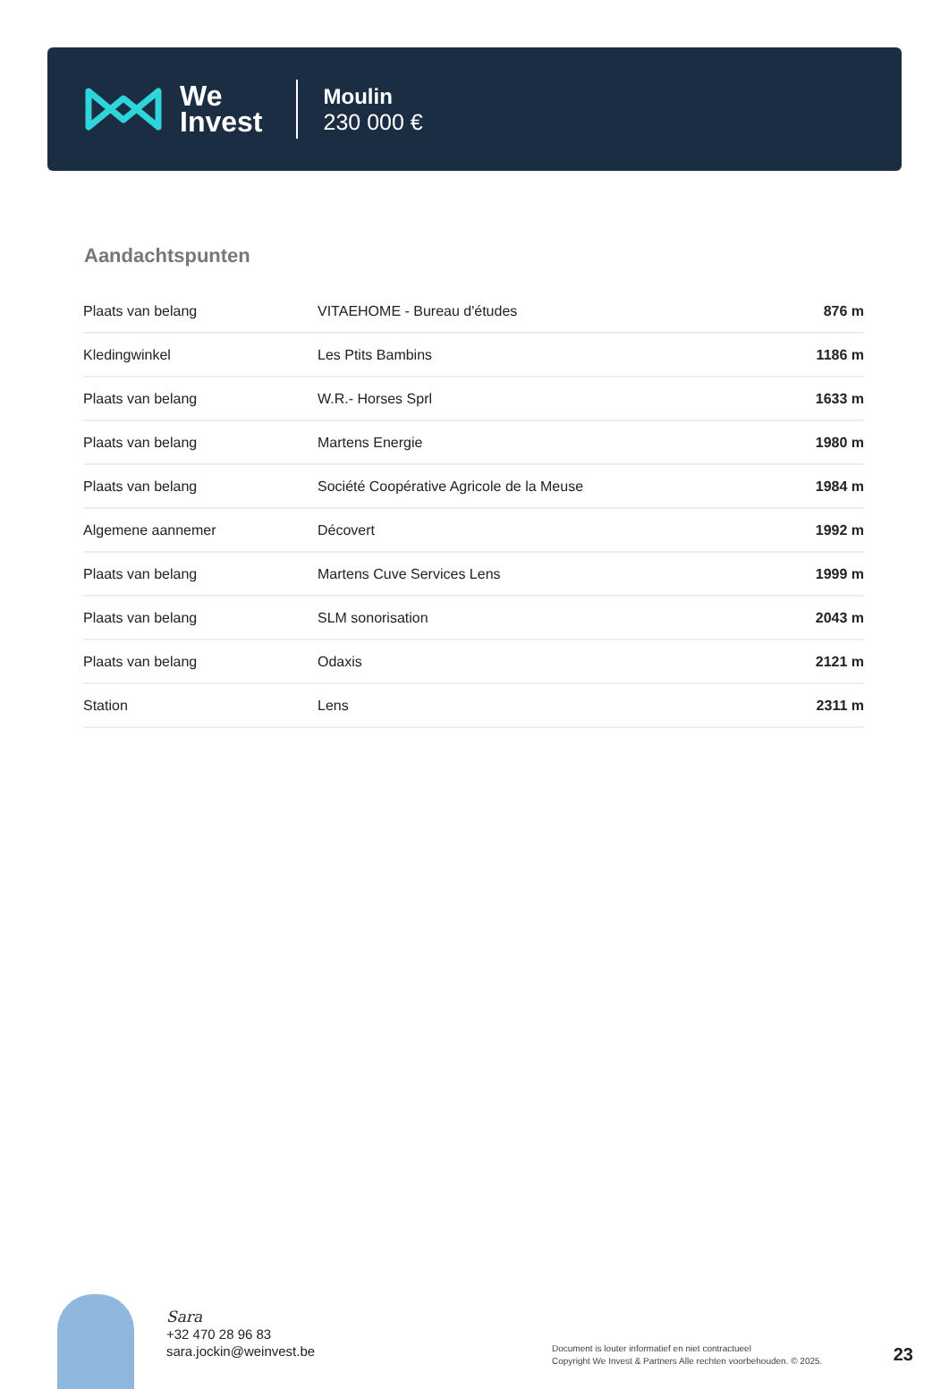We
Invest
Moulin
230 000 €
Aandachtspunten
| Plaats van belang | VITAEHOME - Bureau d'études | 876 m |
| Kledingwinkel | Les Ptits Bambins | 1186 m |
| Plaats van belang | W.R.- Horses Sprl | 1633 m |
| Plaats van belang | Martens Energie | 1980 m |
| Plaats van belang | Société Coopérative Agricole de la Meuse | 1984 m |
| Algemene aannemer | Décovert | 1992 m |
| Plaats van belang | Martens Cuve Services Lens | 1999 m |
| Plaats van belang | SLM sonorisation | 2043 m |
| Plaats van belang | Odaxis | 2121 m |
| Station | Lens | 2311 m |
Sara
+32 470 28 96 83
sara.jockin@weinvest.be
Document is louter informatief en niet contractueel
Copyright We Invest & Partners Alle rechten voorbehouden. © 2025.
23